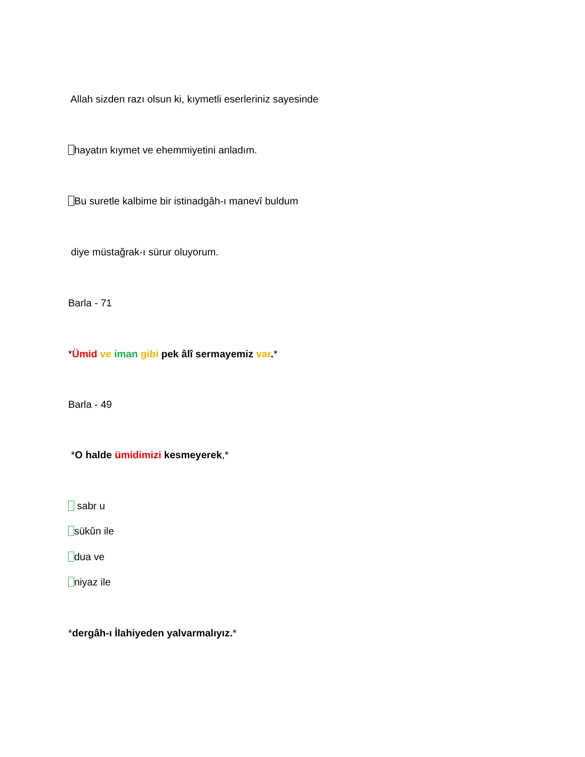Allah sizden razı olsun ki, kıymetli eserleriniz sayesinde
hayatın kıymet ve ehemmiyetini anladım.
Bu suretle kalbime bir istinadgâh-ı manevî buldum
diye müstağrak-ı sürur oluyorum.
Barla - 71
*Ümid ve iman gibi pek âlî sermayemiz var.*
Barla - 49
*O halde ümidimizi kesmeyerek,*
sabr u
sükûn ile
dua ve
niyaz ile
*dergâh-ı İlahiyeden yalvarmalıyız.*